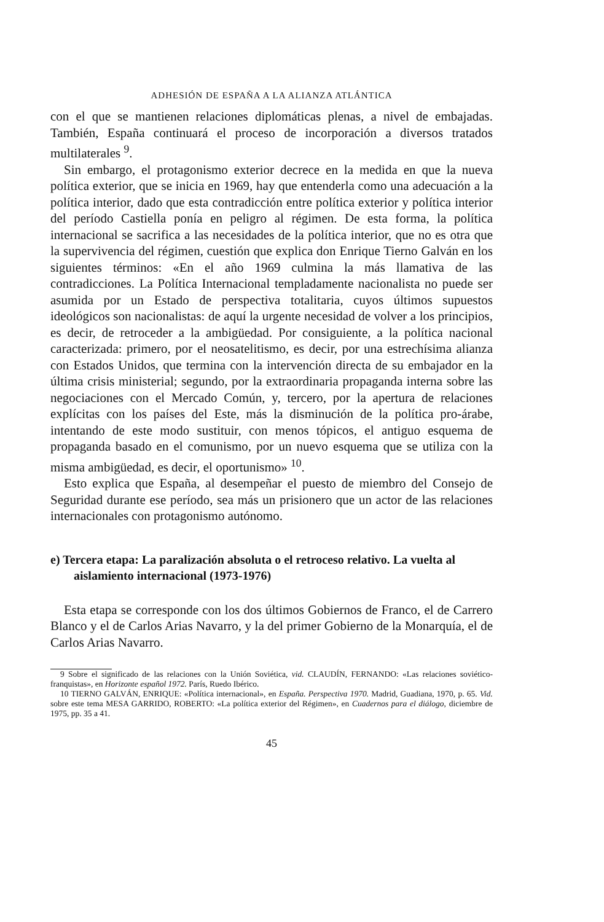ADHESIÓN DE ESPAÑA A LA ALIANZA ATLÁNTICA
con el que se mantienen relaciones diplomáticas plenas, a nivel de embajadas. También, España continuará el proceso de incorporación a diversos tratados multilaterales <sup>9</sup>.
Sin embargo, el protagonismo exterior decrece en la medida en que la nueva política exterior, que se inicia en 1969, hay que entenderla como una adecuación a la política interior, dado que esta contradicción entre política exterior y política interior del período Castiella ponía en peligro al régimen. De esta forma, la política internacional se sacrifica a las necesidades de la política interior, que no es otra que la supervivencia del régimen, cuestión que explica don Enrique Tierno Galván en los siguientes términos: «En el año 1969 culmina la más llamativa de las contradicciones. La Política Internacional templadamente nacionalista no puede ser asumida por un Estado de perspectiva totalitaria, cuyos últimos supuestos ideológicos son nacionalistas: de aquí la urgente necesidad de volver a los principios, es decir, de retroceder a la ambigüedad. Por consiguiente, a la política nacional caracterizada: primero, por el neosatelitismo, es decir, por una estrechísima alianza con Estados Unidos, que termina con la intervención directa de su embajador en la última crisis ministerial; segundo, por la extraordinaria propaganda interna sobre las negociaciones con el Mercado Común, y, tercero, por la apertura de relaciones explícitas con los países del Este, más la disminución de la política pro-árabe, intentando de este modo sustituir, con menos tópicos, el antiguo esquema de propaganda basado en el comunismo, por un nuevo esquema que se utiliza con la misma ambigüedad, es decir, el oportunismo» <sup>10</sup>.
Esto explica que España, al desempeñar el puesto de miembro del Consejo de Seguridad durante ese período, sea más un prisionero que un actor de las relaciones internacionales con protagonismo autónomo.
e) Tercera etapa: La paralización absoluta o el retroceso relativo. La vuelta al aislamiento internacional (1973-1976)
Esta etapa se corresponde con los dos últimos Gobiernos de Franco, el de Carrero Blanco y el de Carlos Arias Navarro, y la del primer Gobierno de la Monarquía, el de Carlos Arias Navarro.
9 Sobre el significado de las relaciones con la Unión Soviética, vid. CLAUDÍN, FERNANDO: «Las relaciones soviético-franquistas», en Horizonte español 1972. París, Ruedo Ibérico.
10 TIERNO GALVÁN, ENRIQUE: «Política internacional», en España. Perspectiva 1970. Madrid, Guadiana, 1970, p. 65. Vid. sobre este tema MESA GARRIDO, ROBERTO: «La política exterior del Régimen», en Cuadernos para el diálogo, diciembre de 1975, pp. 35 a 41.
45